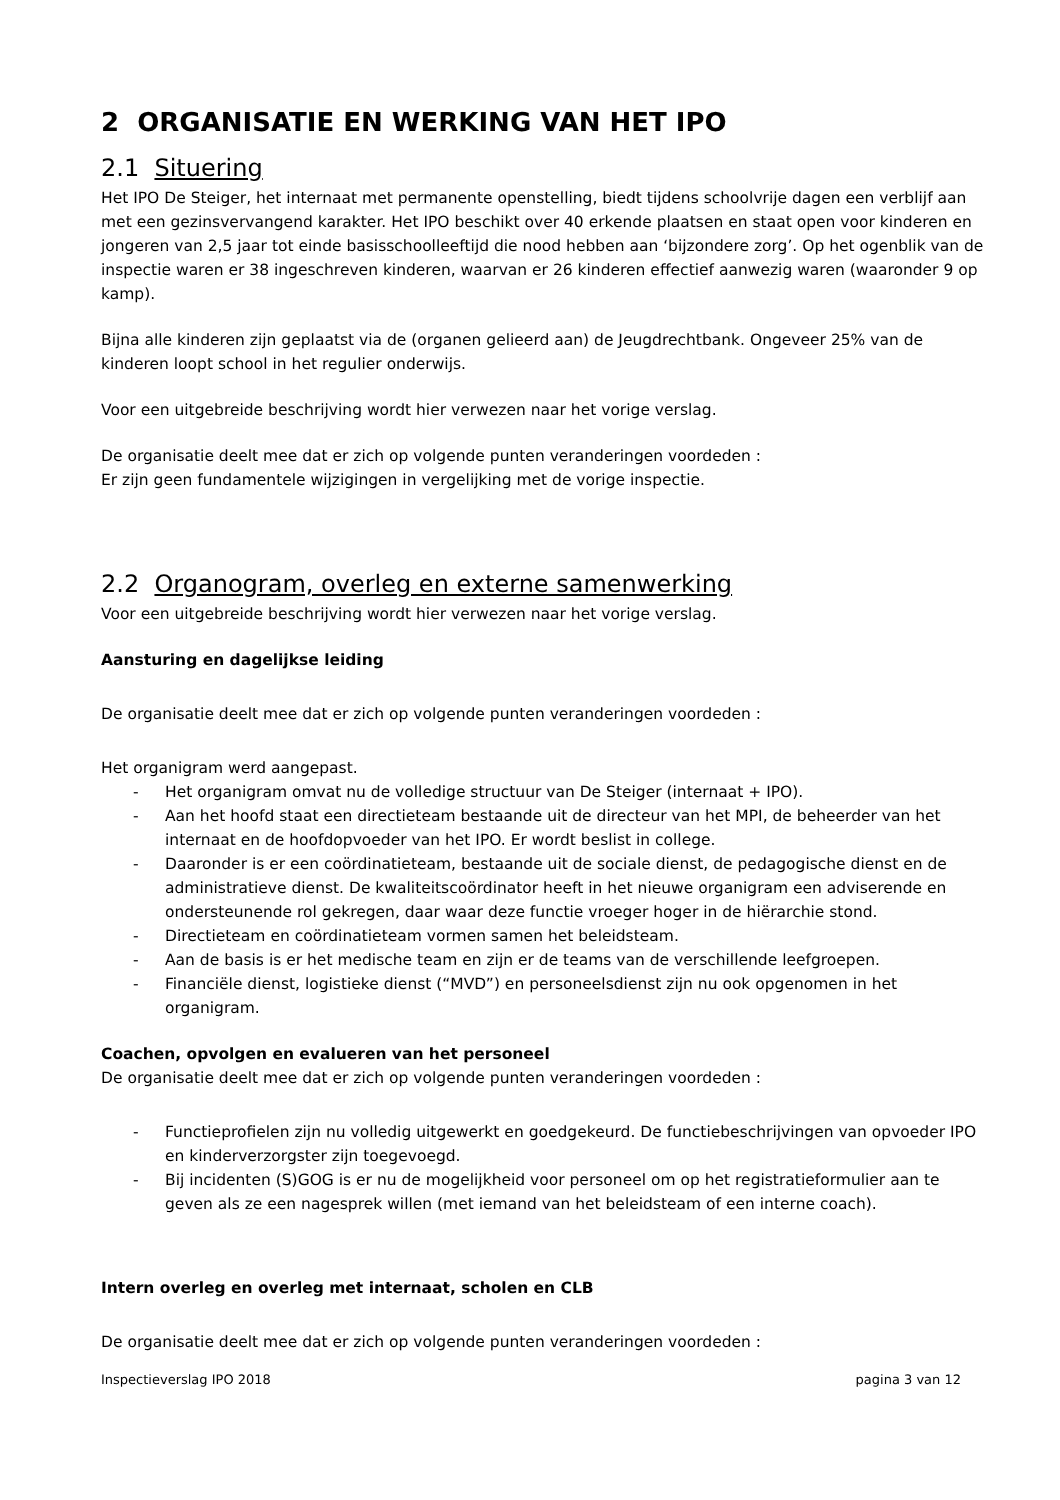2 ORGANISATIE EN WERKING VAN HET IPO
2.1 Situering
Het IPO De Steiger, het internaat met permanente openstelling, biedt tijdens schoolvrije dagen een verblijf aan met een gezinsvervangend karakter. Het IPO beschikt over 40 erkende plaatsen en staat open voor kinderen en jongeren van 2,5 jaar tot einde basisschoolleeftijd die nood hebben aan ‘bijzondere zorg’. Op het ogenblik van de inspectie waren er 38 ingeschreven kinderen, waarvan er 26 kinderen effectief aanwezig waren (waaronder 9 op kamp).
Bijna alle kinderen zijn geplaatst via de (organen gelieerd aan) de Jeugdrechtbank. Ongeveer 25% van de kinderen loopt school in het regulier onderwijs.
Voor een uitgebreide beschrijving wordt hier verwezen naar het vorige verslag.
De organisatie deelt mee dat er zich op volgende punten veranderingen voordeden :
Er zijn geen fundamentele wijzigingen in vergelijking met de vorige inspectie.
2.2 Organogram, overleg en externe samenwerking
Voor een uitgebreide beschrijving wordt hier verwezen naar het vorige verslag.
Aansturing en dagelijkse leiding
De organisatie deelt mee dat er zich op volgende punten veranderingen voordeden :
Het organigram werd aangepast.
- Het organigram omvat nu de volledige structuur van De Steiger (internaat + IPO).
- Aan het hoofd staat een directieteam bestaande uit de directeur van het MPI, de beheerder van het internaat en de hoofdopvoeder van het IPO. Er wordt beslist in college.
- Daaronder is er een coördinatieteam, bestaande uit de sociale dienst, de pedagogische dienst en de administratieve dienst. De kwaliteitscoördinator heeft in het nieuwe organigram een adviserende en ondersteunende rol gekregen, daar waar deze functie vroeger hoger in de hiërarchie stond.
- Directieteam en coördinatieteam vormen samen het beleidsteam.
- Aan de basis is er het medische team en zijn er de teams van de verschillende leefgroepen.
- Financiële dienst, logistieke dienst (“MVD”) en personeelsdienst zijn nu ook opgenomen in het organigram.
Coachen, opvolgen en evalueren van het personeel
De organisatie deelt mee dat er zich op volgende punten veranderingen voordeden :
- Functieprofielen zijn nu volledig uitgewerkt en goedgekeurd. De functiebeschrijvingen van opvoeder IPO en kinderverzorgster zijn toegevoegd.
- Bij incidenten (S)GOG is er nu de mogelijkheid voor personeel om op het registratieformulier aan te geven als ze een nagesprek willen (met iemand van het beleidsteam of een interne coach).
Intern overleg en overleg met internaat, scholen en CLB
De organisatie deelt mee dat er zich op volgende punten veranderingen voordeden :
Inspectieverslag IPO 2018 pagina 3 van 12